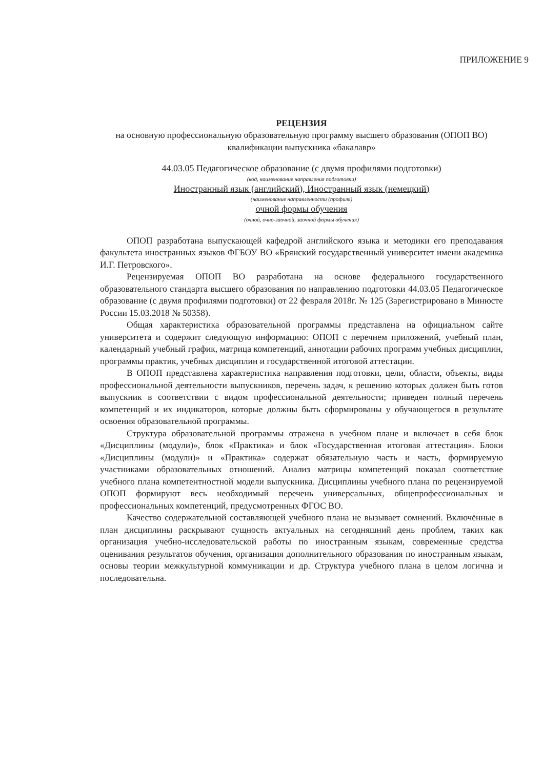ПРИЛОЖЕНИЕ 9
РЕЦЕНЗИЯ
на основную профессиональную образовательную программу высшего образования (ОПОП ВО) квалификации выпускника «бакалавр»
44.03.05 Педагогическое образование (с двумя профилями подготовки)
(код, наименование направления подготовки)
Иностранный язык (английский), Иностранный язык (немецкий)
(наименование направленности (профиля)
очной формы обучения
(очной, очно-заочной, заочной формы обучения)
ОПОП разработана выпускающей кафедрой английского языка и методики его преподавания факультета иностранных языков ФГБОУ ВО «Брянский государственный университет имени академика И.Г. Петровского».
Рецензируемая ОПОП ВО разработана на основе федерального государственного образовательного стандарта высшего образования по направлению подготовки 44.03.05 Педагогическое образование (с двумя профилями подготовки) от 22 февраля 2018г. № 125 (Зарегистрировано в Минюсте России 15.03.2018 № 50358).
Общая характеристика образовательной программы представлена на официальном сайте университета и содержит следующую информацию: ОПОП с перечнем приложений, учебный план, календарный учебный график, матрица компетенций, аннотации рабочих программ учебных дисциплин, программы практик, учебных дисциплин и государственной итоговой аттестации.
В ОПОП представлена характеристика направления подготовки, цели, области, объекты, виды профессиональной деятельности выпускников, перечень задач, к решению которых должен быть готов выпускник в соответствии с видом профессиональной деятельности; приведен полный перечень компетенций и их индикаторов, которые должны быть сформированы у обучающегося в результате освоения образовательной программы.
Структура образовательной программы отражена в учебном плане и включает в себя блок «Дисциплины (модули)», блок «Практика» и блок «Государственная итоговая аттестация». Блоки «Дисциплины (модули)» и «Практика» содержат обязательную часть и часть, формируемую участниками образовательных отношений. Анализ матрицы компетенций показал соответствие учебного плана компетентностной модели выпускника. Дисциплины учебного плана по рецензируемой ОПОП формируют весь необходимый перечень универсальных, общепрофессиональных и профессиональных компетенций, предусмотренных ФГОС ВО.
Качество содержательной составляющей учебного плана не вызывает сомнений. Включённые в план дисциплины раскрывают сущность актуальных на сегодняшний день проблем, таких как организация учебно-исследовательской работы по иностранным языкам, современные средства оценивания результатов обучения, организация дополнительного образования по иностранным языкам, основы теории межкультурной коммуникации и др. Структура учебного плана в целом логична и последовательна.